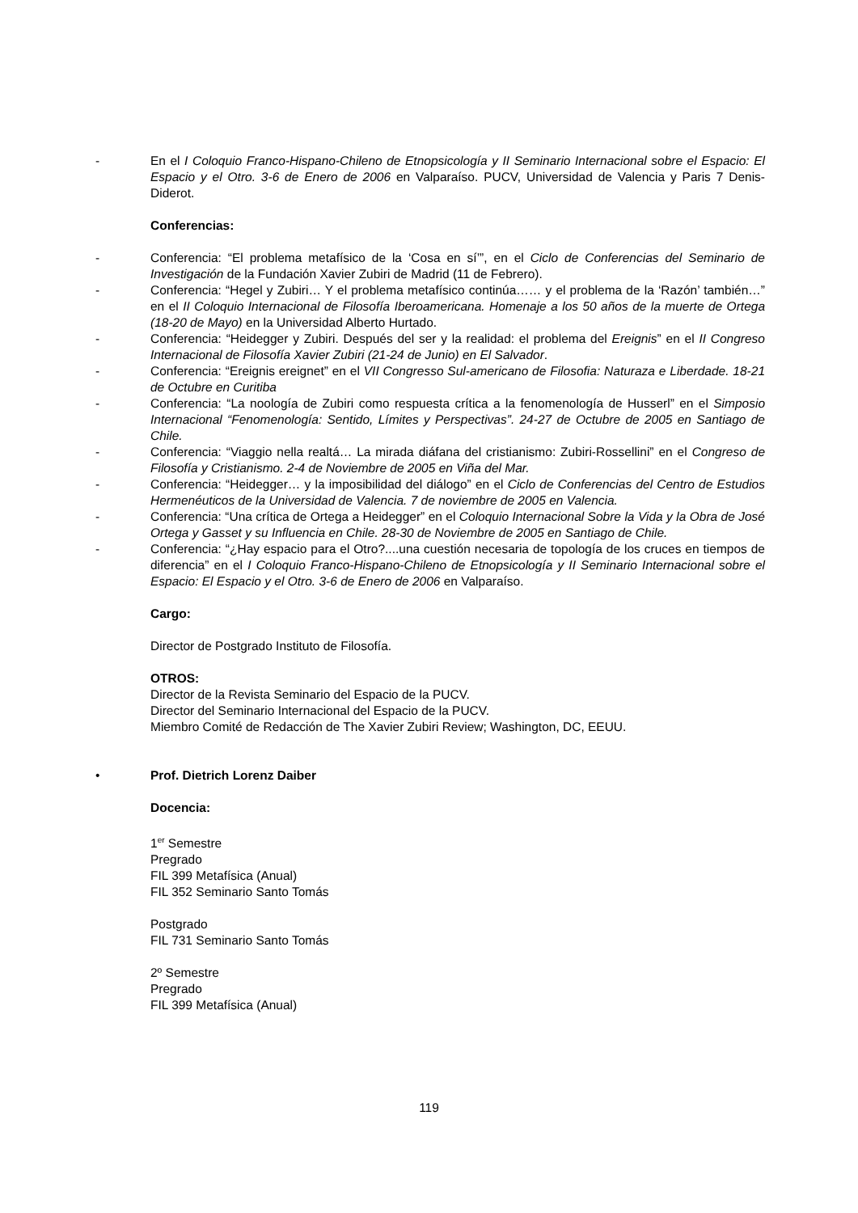- En el I Coloquio Franco-Hispano-Chileno de Etnopsicología y II Seminario Internacional sobre el Espacio: El Espacio y el Otro. 3-6 de Enero de 2006 en Valparaíso. PUCV, Universidad de Valencia y Paris 7 Denis-Diderot.
Conferencias:
- Conferencia: “El problema metafísico de la ‘Cosa en sí’”, en el Ciclo de Conferencias del Seminario de Investigación de la Fundación Xavier Zubiri de Madrid (11 de Febrero).
- Conferencia: “Hegel y Zubiri… Y el problema metafísico continúa…… y el problema de la ‘Razón’ también…” en el II Coloquio Internacional de Filosofía Iberoamericana. Homenaje a los 50 años de la muerte de Ortega (18-20 de Mayo) en la Universidad Alberto Hurtado.
- Conferencia: “Heidegger y Zubiri. Después del ser y la realidad: el problema del Ereignis” en el II Congreso Internacional de Filosofía Xavier Zubiri (21-24 de Junio) en El Salvador.
- Conferencia: “Ereignis ereignet” en el VII Congresso Sul-americano de Filosofia: Naturaza e Liberdade. 18-21 de Octubre en Curitiba
- Conferencia: “La noología de Zubiri como respuesta crítica a la fenomenología de Husserl” en el Simposio Internacional “Fenomenología: Sentido, Límites y Perspectivas”. 24-27 de Octubre de 2005 en Santiago de Chile.
- Conferencia: “Viaggio nella realtá… La mirada diáfana del cristianismo: Zubiri-Rossellini” en el Congreso de Filosofía y Cristianismo. 2-4 de Noviembre de 2005 en Viña del Mar.
- Conferencia: “Heidegger… y la imposibilidad del diálogo” en el Ciclo de Conferencias del Centro de Estudios Hermenéuticos de la Universidad de Valencia. 7 de noviembre de 2005 en Valencia.
- Conferencia: “Una crítica de Ortega a Heidegger” en el Coloquio Internacional Sobre la Vida y la Obra de José Ortega y Gasset y su Influencia en Chile. 28-30 de Noviembre de 2005 en Santiago de Chile.
- Conferencia: “¿Hay espacio para el Otro?....una cuestión necesaria de topología de los cruces en tiempos de diferencia” en el I Coloquio Franco-Hispano-Chileno de Etnopsicología y II Seminario Internacional sobre el Espacio: El Espacio y el Otro. 3-6 de Enero de 2006 en Valparaíso.
Cargo:
Director de Postgrado Instituto de Filosofía.
OTROS:
Director de la Revista Seminario del Espacio de la PUCV.
Director del Seminario Internacional del Espacio de la PUCV.
Miembro Comité de Redacción de The Xavier Zubiri Review; Washington, DC, EEUU.
• Prof. Dietrich Lorenz Daiber
Docencia:
1<sup>er</sup> Semestre
Pregrado
FIL 399 Metafísica (Anual)
FIL 352 Seminario Santo Tomás
Postgrado
FIL 731 Seminario Santo Tomás
2º Semestre
Pregrado
FIL 399 Metafísica (Anual)
119